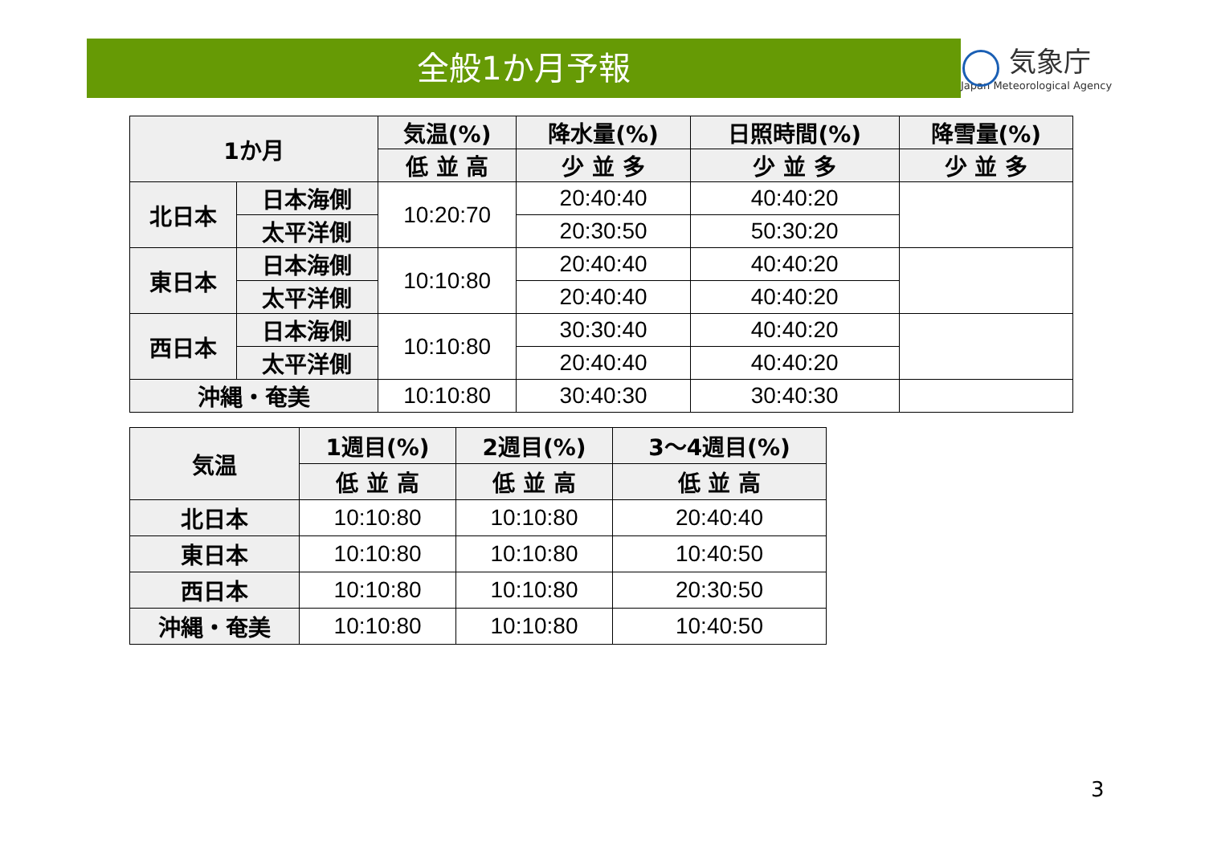全般1か月予報
気象庁
Japan Meteorological Agency
| 1か月 | | 気温(%) | 降水量(%) | 日照時間(%) | 降雪量(%) |
| --- | --- | --- | --- | --- | --- |
| | | 低 並 高 | 少 並 多 | 少 並 多 | 少 並 多 |
| 北日本 | 日本海側 | 10:20:70 | 20:40:40 | 40:40:20 | |
| | 太平洋側 | | 20:30:50 | 50:30:20 | |
| 東日本 | 日本海側 | 10:10:80 | 20:40:40 | 40:40:20 | |
| | 太平洋側 | | 20:40:40 | 40:40:20 | |
| 西日本 | 日本海側 | 10:10:80 | 30:30:40 | 40:40:20 | |
| | 太平洋側 | | 20:40:40 | 40:40:20 | |
| 沖縄・奄美 | | 10:10:80 | 30:40:30 | 30:40:30 | |
| 気温 | 1週目(%) | 2週目(%) | 3～4週目(%) |
| --- | --- | --- | --- |
| | 低 並 高 | 低 並 高 | 低 並 高 |
| 北日本 | 10:10:80 | 10:10:80 | 20:40:40 |
| 東日本 | 10:10:80 | 10:10:80 | 10:40:50 |
| 西日本 | 10:10:80 | 10:10:80 | 20:30:50 |
| 沖縄・奄美 | 10:10:80 | 10:10:80 | 10:40:50 |
3